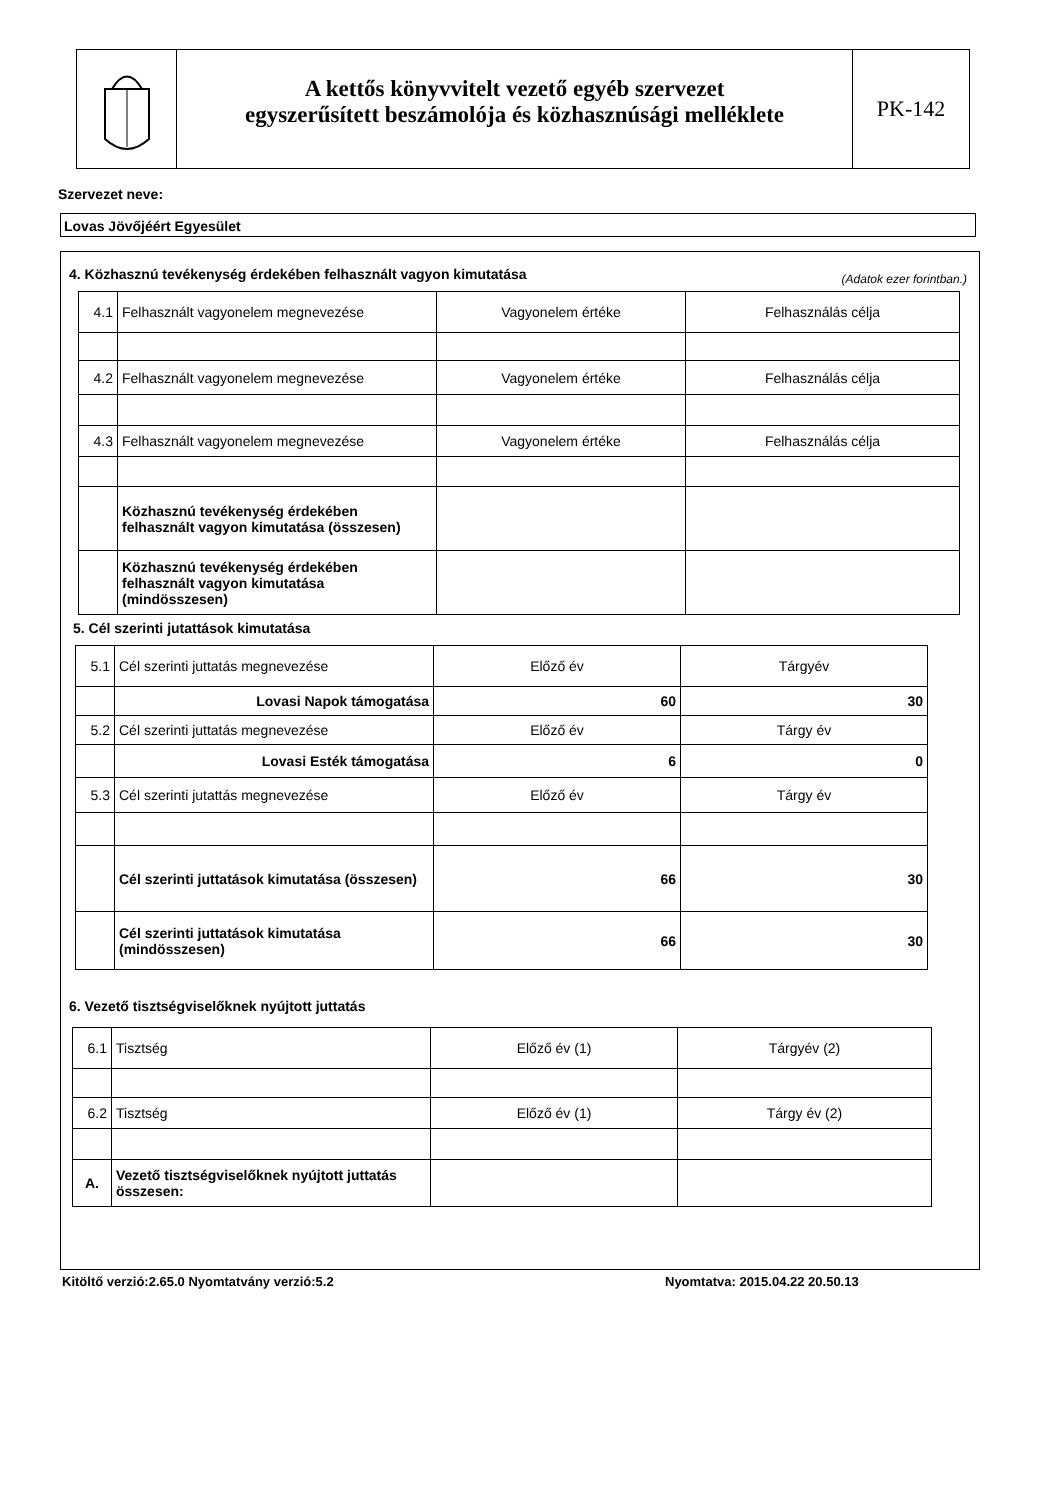A kettős könyvvitelt vezető egyéb szervezet
egyszerűsített beszámolója és közhasznúsági melléklete
PK-142
Szervezet neve:
Lovas Jövőjéért Egyesület
4. Közhasznú tevékenység érdekében felhasznált vagyon kimutatása
(Adatok ezer forintban.)
| 4.1 | Felhasznált vagyonelem megnevezése | Vagyonelem értéke | Felhasználás célja |
| 4.2 | Felhasznált vagyonelem megnevezése | Vagyonelem értéke | Felhasználás célja |
| 4.3 | Felhasznált vagyonelem megnevezése | Vagyonelem értéke | Felhasználás célja |
| | Közhasznú tevékenység érdekében felhasznált vagyon kimutatása (összesen) | | |
| | Közhasznú tevékenység érdekében felhasznált vagyon kimutatása (mindösszesen) | | |
5. Cél szerinti jutattások kimutatása
| 5.1 | Cél szerinti juttatás megnevezése | Előző év | Tárgyév |
| | Lovasi Napok támogatása | 60 | 30 |
| 5.2 | Cél szerinti juttatás megnevezése | Előző év | Tárgy év |
| | Lovasi Esték támogatása | 6 | 0 |
| 5.3 | Cél szerinti jutattás megnevezése | Előző év | Tárgy év |
| | Cél szerinti juttatások kimutatása (összesen) | 66 | 30 |
| | Cél szerinti juttatások kimutatása (mindösszesen) | 66 | 30 |
6. Vezető tisztségviselőknek nyújtott juttatás
| 6.1 | Tisztség | Előző év (1) | Tárgyév (2) |
| 6.2 | Tisztség | Előző év (1) | Tárgy év (2) |
| A. | Vezető tisztségviselőknek nyújtott juttatás összesen: | | |
Kitöltő verzió:2.65.0 Nyomtatvány verzió:5.2
Nyomtatva: 2015.04.22 20.50.13